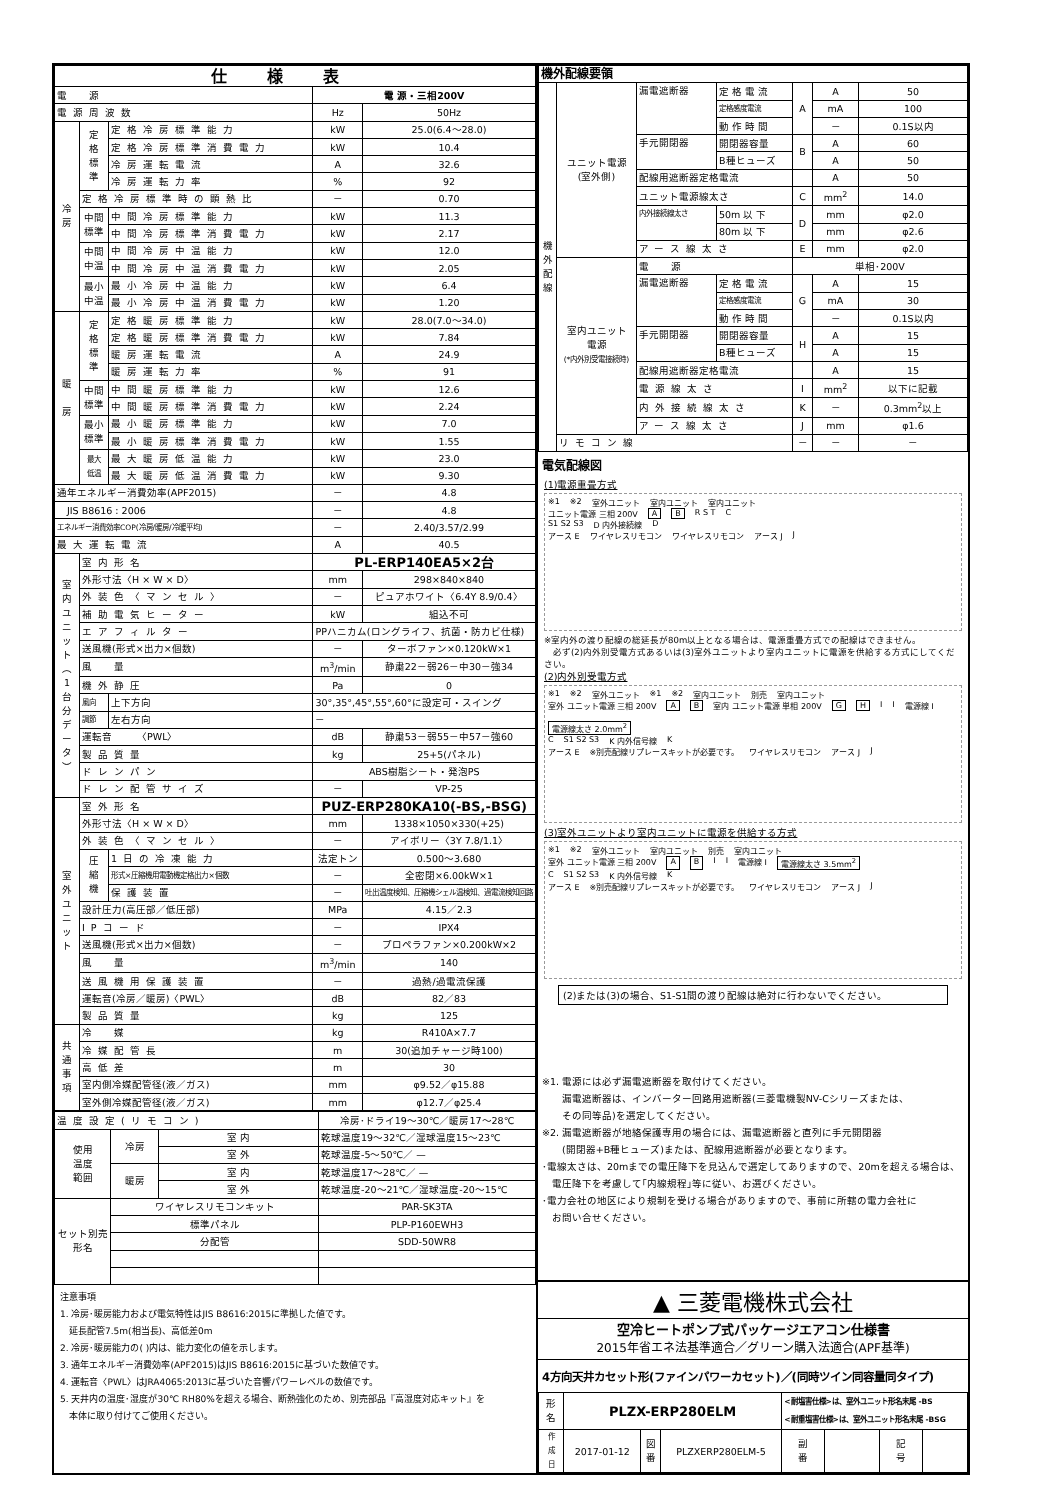| 仕様表 | | | | |
| --- | --- | --- | --- | --- |
| 電 源 | | | 電 源・三相200V | |
| 電源周波数 | | | Hz | 50Hz |
| 冷 房 | 定 格 標 準 | 定格冷房標準能力 | kW | 25.0(6.4～28.0) |
| | | 定格冷房標準消費電力 | kW | 10.4 |
| | | 冷房運転電流 | A | 32.6 |
| | | 冷房運転力率 | % | 92 |
| | 定格冷房標準時の顕熱比 | | － | 0.70 |
| | 中間 標準 | 中間冷房標準能力 | kW | 11.3 |
| | | 中間冷房標準消費電力 | kW | 2.17 |
| | 中間 中温 | 中間冷房中温能力 | kW | 12.0 |
| | | 中間冷房中温消費電力 | kW | 2.05 |
| | 最小 中温 | 最小冷房中温能力 | kW | 6.4 |
| | | 最小冷房中温消費電力 | kW | 1.20 |
| 暖 房 | 定 格 標 準 | 定格暖房標準能力 | kW | 28.0(7.0～34.0) |
| | | 定格暖房標準消費電力 | kW | 7.84 |
| | | 暖房運転電流 | A | 24.9 |
| | | 暖房運転力率 | % | 91 |
| | 中間 標準 | 中間暖房標準能力 | kW | 12.6 |
| | | 中間暖房標準消費電力 | kW | 2.24 |
| | 最小 標準 | 最小暖房標準能力 | kW | 7.0 |
| | | 最小暖房標準消費電力 | kW | 1.55 |
| | 最大 低温 | 最大暖房低温能力 | kW | 23.0 |
| | | 最大暖房低温消費電力 | kW | 9.30 |
| 通年エネルギー消費効率(APF2015) | | | － | 4.8 |
| JIS B8616 : 2006 | | | － | 4.8 |
| エネルギー消費効率COP(冷房/暖房/冷暖平均) | | | － | 2.40/3.57/2.99 |
| 最大運転電流 | | | A | 40.5 |
| 室 内 ユ ニ ッ ト ︵ 1 台 分 デ ー タ ︶ | 室内形名 | | PL-ERP140EA5×2台 | |
| | 外形寸法〈H × W × D〉 | | mm | 298×840×840 |
| | 外装色〈マンセル〉 | | － | ピュアホワイト〈6.4Y 8.9/0.4〉 |
| | 補助電気ヒーター | | kW | 組込不可 |
| | エアフィルター | | PPハニカム(ロングライフ、抗菌・防カビ仕様) | |
| | 送風機(形式×出力×個数) | | － | ターボファン×0.120kW×1 |
| | 風 量 | | m<sup>3</sup>/min | 静粛22－弱26－中30－強34 |
| | 機外静圧 | | Pa | 0 |
| | 風向 | 上下方向 | 30°,35°,45°,55°,60°に設定可・スイング | |
| | 調節 | 左右方向 | － | |
| | 運転音 〈PWL〉 | | dB | 静粛53－弱55－中57－強60 |
| | 製品質量 | | kg | 25+5(パネル) |
| | ドレンパン | | ABS樹脂シート・発泡PS | |
| | ドレン配管サイズ | | － | VP-25 |
| 室 外 ユ ニ ッ ト | 室外形名 | | PUZ-ERP280KA10(-BS,-BSG) | |
| | 外形寸法〈H × W × D〉 | | mm | 1338×1050×330(+25) |
| | 外装色〈マンセル〉 | | － | アイボリー〈3Y 7.8/1.1〉 |
| | 圧 縮 機 | 1日の冷凍能力 | 法定トン | 0.500～3.680 |
| | | 形式×圧縮機用電動機定格出力×個数 | － | 全密閉×6.00kW×1 |
| | | 保護装置 | － | 吐出温度検知、圧縮機シェル温検知、過電流検知回路 |
| | 設計圧力(高圧部／低圧部) | | MPa | 4.15／2.3 |
| | IPコード | | － | IPX4 |
| | 送風機(形式×出力×個数) | | － | プロペラファン×0.200kW×2 |
| | 風 量 | | m<sup>3</sup>/min | 140 |
| | 送風機用保護装置 | | － | 過熱/過電流保護 |
| | 運転音(冷房／暖房)〈PWL〉 | | dB | 82／83 |
| | 製品質量 | | kg | 125 |
| 共 通 事 項 | 冷 媒 | | kg | R410A×7.7 |
| | 冷媒配管長 | | m | 30(追加チャージ時100) |
| | 高低差 | | m | 30 |
| | 室内側冷媒配管径(液／ガス) | | mm | φ9.52／φ15.88 |
| | 室外側冷媒配管径(液／ガス) | | mm | φ12.7／φ25.4 |
| 温度設定(リモコン) | | | 冷房･ドライ19～30℃／暖房17～28℃ |
| 使用 温度 範囲 | 冷房 | 室 内 | 乾球温度19～32℃／湿球温度15～23℃ |
| | | 室 外 | 乾球温度-5～50℃／ — |
| | 暖房 | 室 内 | 乾球温度17～28℃／ — |
| | | 室 外 | 乾球温度-20～21℃／湿球温度-20～15℃ |
| セット別売 形名 | ワイヤレスリモコンキット | | PAR-SK3TA |
| | 標準パネル | | PLP-P160EWH3 |
| | 分配管 | | SDD-50WR8 |
注意事項
1. 冷房･暖房能力および電気特性はJIS B8616:2015に準拠した値です。
　延長配管7.5m(相当長)、高低差0m
2. 冷房･暖房能力の( )内は、能力変化の値を示します。
3. 通年エネルギー消費効率(APF2015)はJIS B8616:2015に基づいた数値です。
4. 運転音〈PWL〉はJRA4065:2013に基づいた音響パワーレベルの数値です。
5. 天井内の温度･湿度が30℃ RH80%を超える場合、断熱強化のため、別売部品『高湿度対応キット』を
　本体に取り付けてご使用ください。
| 機外配線要領 | | | | | | |
| --- | --- | --- | --- | --- | --- | --- |
| 機 外 配 線 | ユニット電源 (室外側) | 漏電遮断器 | 定 格 電 流 | A | A | 50 |
| | | | 定格感度電流 | | mA | 100 |
| | | | 動 作 時 間 | | － | 0.1S以内 |
| | | 手元開閉器 | 開閉器容量 | B | A | 60 |
| | | | B種ヒューズ | | A | 50 |
| | | 配線用遮断器定格電流 | | | A | 50 |
| | | ユニット電源線太さ | | C | mm<sup>2</sup> | 14.0 |
| | | 内外接続線太さ | 50m 以 下 | D | mm | φ2.0 |
| | | | 80m 以 下 | | mm | φ2.6 |
| | | アース線太さ | | E | mm | φ2.0 |
| | 室内ユニット 電源 (*内外別受電接続時) | 電 源 | | 単相･200V | | |
| | | 漏電遮断器 | 定 格 電 流 | G | A | 15 |
| | | | 定格感度電流 | | mA | 30 |
| | | | 動 作 時 間 | | － | 0.1S以内 |
| | | 手元開閉器 | 開閉器容量 | H | A | 15 |
| | | | B種ヒューズ | | A | 15 |
| | | 配線用遮断器定格電流 | | | A | 15 |
| | | 電源線太さ | | I | mm<sup>2</sup> | 以下に記載 |
| | | 内外接続線太さ | | K | － | 0.3mm<sup>2</sup>以上 |
| | | アース線太さ | | J | mm | φ1.6 |
| | リモコン線 | | | － | － | － |
電気配線図
(1)電源重畳方式
※1 ※2 室外ユニット 室内ユニット 室内ユニット
ユニット電源 三相 200V A B R S T C
S1 S2 S3 D 内外接続線 D
アース E ワイヤレスリモコン ワイヤレスリモコン アース J J
※室内外の渡り配線の総延長が80m以上となる場合は、電源重畳方式での配線はできません。
　必ず(2)内外別受電方式あるいは(3)室外ユニットより室内ユニットに電源を供給する方式にしてください。
(2)内外別受電方式
※1 ※2 室外ユニット ※1 ※2 室内ユニット 別売 室内ユニット
室外 ユニット電源 三相 200V A B 室内 ユニット電源 単相 200V G H I I 電源線 I 電源線太さ 2.0mm<sup>2</sup>
C S1 S2 S3 K 内外信号線 K
アース E ※別売配線リプレースキットが必要です。 ワイヤレスリモコン アース J J
(3)室外ユニットより室内ユニットに電源を供給する方式
※1 ※2 室外ユニット 室内ユニット 別売 室内ユニット
室外 ユニット電源 三相 200V A B I I 電源線 I 電源線太さ 3.5mm<sup>2</sup>
C S1 S2 S3 K 内外信号線 K
アース E ※別売配線リプレースキットが必要です。 ワイヤレスリモコン アース J J
(2)または(3)の場合、S1-S1間の渡り配線は絶対に行わないでください。
※1. 電源には必ず漏電遮断器を取付けてください。
　　漏電遮断器は、インバーター回路用遮断器(三菱電機製NV-Cシリーズまたは、
　　その同等品)を選定してください。
※2. 漏電遮断器が地絡保護専用の場合には、漏電遮断器と直列に手元開閉器
　　(開閉器+B種ヒューズ)または、配線用遮断器が必要となります。
･電線太さは、20mまでの電圧降下を見込んで選定してありますので、20mを超える場合は、
　電圧降下を考慮して｢内線規程｣等に従い、お選びください。
･電力会社の地区により規制を受ける場合がありますので、事前に所轄の電力会社に
　お問い合せください。
▲ 三菱電機株式会社
空冷ヒートポンプ式パッケージエアコン仕様書
2015年省エネ法基準適合／グリーン購入法適合(APF基準)
4方向天井カセット形(ファインパワーカセット)／(同時ツイン同容量同タイプ)
| 形 名 | PLZX-ERP280ELM | | | <耐塩害仕様>は、室外ユニット形名末尾 -BS <耐重塩害仕様>は、室外ユニット形名末尾 -BSG | | | |
| 作 成 日 | 2017-01-12 | 図 番 | PLZXERP280ELM-5 | 副 番 | | 記 号 | |